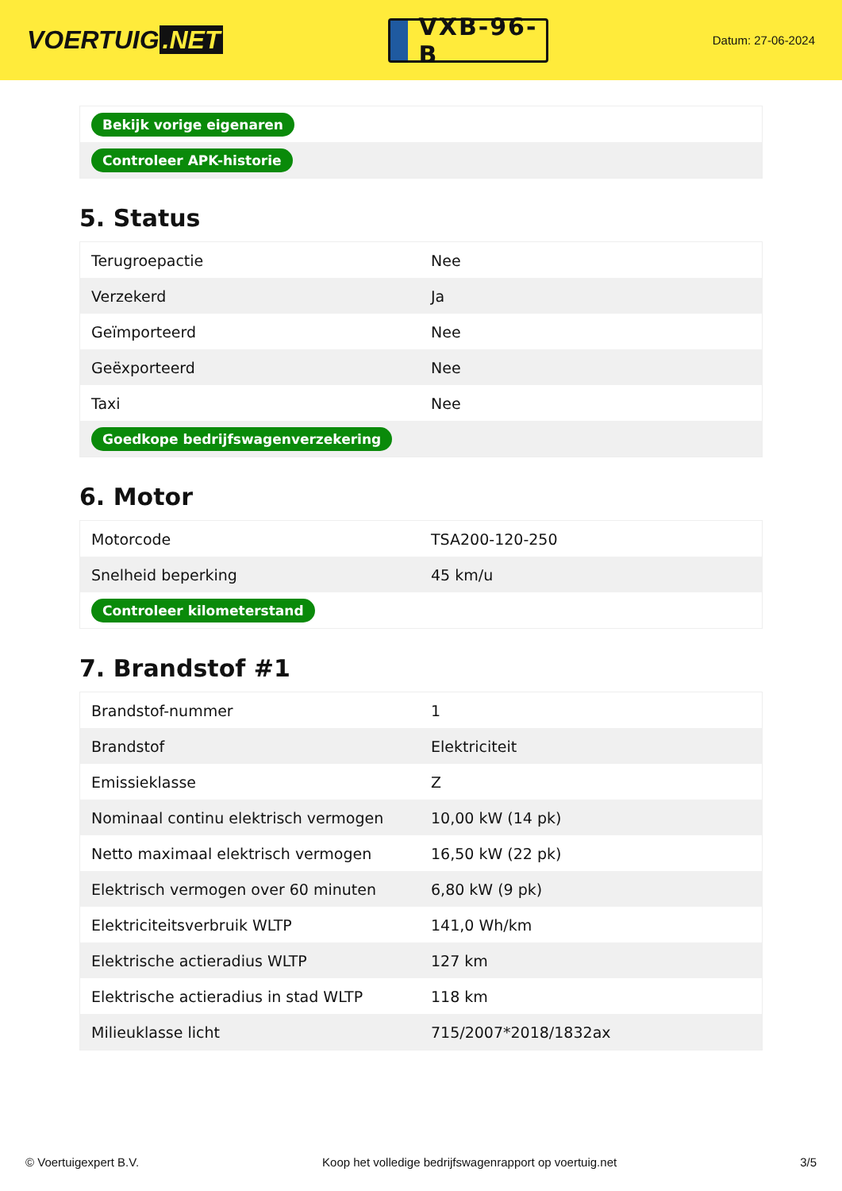VOERTUIG.NET
VXB-96-B
Datum: 27-06-2024
| Bekijk vorige eigenaren |
| Controleer APK-historie |
5. Status
| Terugroepactie | Nee |
| Verzekerd | Ja |
| Geïmporteerd | Nee |
| Geëxporteerd | Nee |
| Taxi | Nee |
| Goedkope bedrijfswagenverzekering | |
6. Motor
| Motorcode | TSA200-120-250 |
| Snelheid beperking | 45 km/u |
| Controleer kilometerstand | |
7. Brandstof #1
| Brandstof-nummer | 1 |
| Brandstof | Elektriciteit |
| Emissieklasse | Z |
| Nominaal continu elektrisch vermogen | 10,00 kW (14 pk) |
| Netto maximaal elektrisch vermogen | 16,50 kW (22 pk) |
| Elektrisch vermogen over 60 minuten | 6,80 kW (9 pk) |
| Elektriciteitsverbruik WLTP | 141,0 Wh/km |
| Elektrische actieradius WLTP | 127 km |
| Elektrische actieradius in stad WLTP | 118 km |
| Milieuklasse licht | 715/2007*2018/1832ax |
© Voertuigexpert B.V. Koop het volledige bedrijfswagenrapport op voertuig.net 3/5